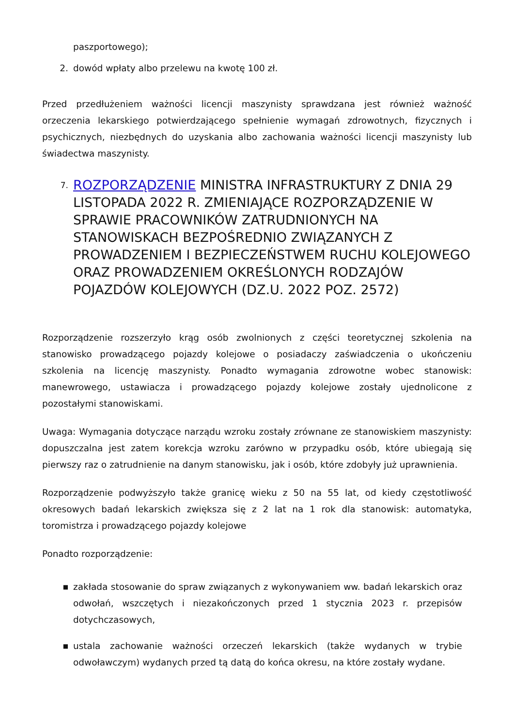paszportowego);
2. dowód wpłaty albo przelewu na kwotę 100 zł.
Przed przedłużeniem ważności licencji maszynisty sprawdzana jest również ważność orzeczenia lekarskiego potwierdzającego spełnienie wymagań zdrowotnych, fizycznych i psychicznych, niezbędnych do uzyskania albo zachowania ważności licencji maszynisty lub świadectwa maszynisty.
7. ROZPORZĄDZENIE MINISTRA INFRASTRUKTURY Z DNIA 29 LISTOPADA 2022 R. ZMIENIAJĄCE ROZPORZĄDZENIE W SPRAWIE PRACOWNIKÓW ZATRUDNIONYCH NA STANOWISKACH BEZPOŚREDNIO ZWIĄZANYCH Z PROWADZENIEM I BEZPIECZEŃSTWEM RUCHU KOLEJOWEGO ORAZ PROWADZENIEM OKREŚLONYCH RODZAJÓW POJAZDÓW KOLEJOWYCH (DZ.U. 2022 POZ. 2572)
Rozporządzenie rozszerzyło krąg osób zwolnionych z części teoretycznej szkolenia na stanowisko prowadzącego pojazdy kolejowe o posiadaczy zaświadczenia o ukończeniu szkolenia na licencję maszynisty. Ponadto wymagania zdrowotne wobec stanowisk: manewrowego, ustawiacza i prowadzącego pojazdy kolejowe zostały ujednolicone z pozostałymi stanowiskami.
Uwaga: Wymagania dotyczące narządu wzroku zostały zrównane ze stanowiskiem maszynisty: dopuszczalna jest zatem korekcja wzroku zarówno w przypadku osób, które ubiegają się pierwszy raz o zatrudnienie na danym stanowisku, jak i osób, które zdobyły już uprawnienia.
Rozporządzenie podwyższyło także granicę wieku z 50 na 55 lat, od kiedy częstotliwość okresowych badań lekarskich zwiększa się z 2 lat na 1 rok dla stanowisk: automatyka, toromistrza i prowadzącego pojazdy kolejowe
Ponadto rozporządzenie:
■ zakłada stosowanie do spraw związanych z wykonywaniem ww. badań lekarskich oraz odwołań, wszczętych i niezakończonych przed 1 stycznia 2023 r. przepisów dotychczasowych,
■ ustala zachowanie ważności orzeczeń lekarskich (także wydanych w trybie odwoławczym) wydanych przed tą datą do końca okresu, na które zostały wydane.